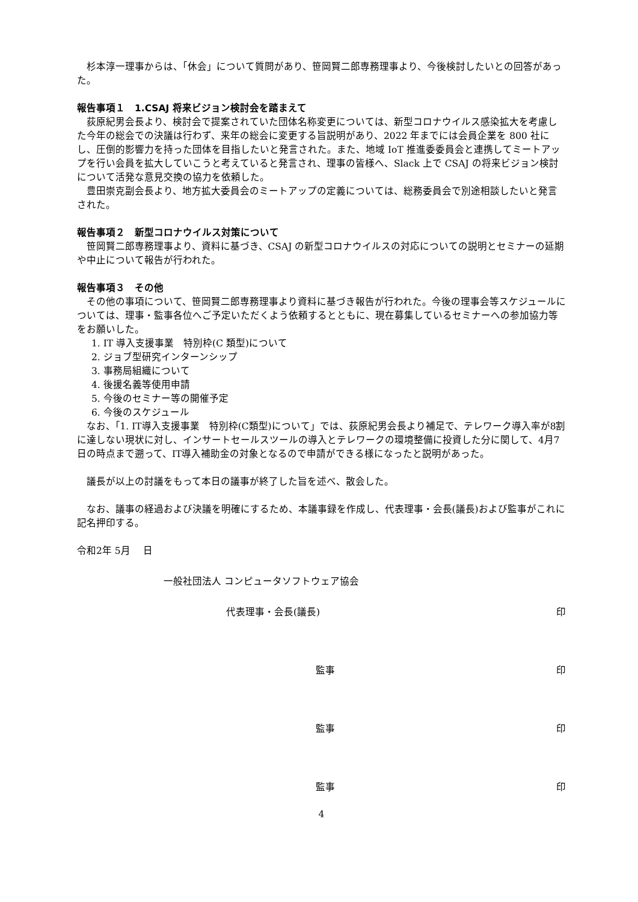杉本淳一理事からは、「休会」について質問があり、笹岡賢二郎専務理事より、今後検討したいとの回答があった。
報告事項１　1.CSAJ 将来ビジョン検討会を踏まえて
荻原紀男会長より、検討会で提案されていた団体名称変更については、新型コロナウイルス感染拡大を考慮した今年の総会での決議は行わず、来年の総会に変更する旨説明があり、2022 年までには会員企業を 800 社にし、圧倒的影響力を持った団体を目指したいと発言された。また、地域 IoT 推進委委員会と連携してミートアップを行い会員を拡大していこうと考えていると発言され、理事の皆様へ、Slack 上で CSAJ の将来ビジョン検討について活発な意見交換の協力を依頼した。
豊田崇克副会長より、地方拡大委員会のミートアップの定義については、総務委員会で別途相談したいと発言された。
報告事項２　新型コロナウイルス対策について
笹岡賢二郎専務理事より、資料に基づき、CSAJ の新型コロナウイルスの対応についての説明とセミナーの延期や中止について報告が行われた。
報告事項３　その他
その他の事項について、笹岡賢二郎専務理事より資料に基づき報告が行われた。今後の理事会等スケジュールについては、理事・監事各位へご予定いただくよう依頼するとともに、現在募集しているセミナーへの参加協力等をお願いした。
1. IT 導入支援事業　特別枠(C 類型)について
2. ジョブ型研究インターンシップ
3. 事務局組織について
4. 後援名義等使用申請
5. 今後のセミナー等の開催予定
6. 今後のスケジュール
なお、「1. IT導入支援事業　特別枠(C類型)について」では、荻原紀男会長より補足で、テレワーク導入率が8割に達しない現状に対し、インサートセールスツールの導入とテレワークの環境整備に投資した分に関して、4月7日の時点まで遡って、IT導入補助金の対象となるので申請ができる様になったと説明があった。
議長が以上の討議をもって本日の議事が終了した旨を述べ、散会した。
なお、議事の経過および決議を明確にするため、本議事録を作成し、代表理事・会長(議長)および監事がこれに記名押印する。
令和2年 5月　 日
一般社団法人 コンピュータソフトウェア協会
代表理事・会長(議長) 印
監事 印
監事 印
監事 印
4